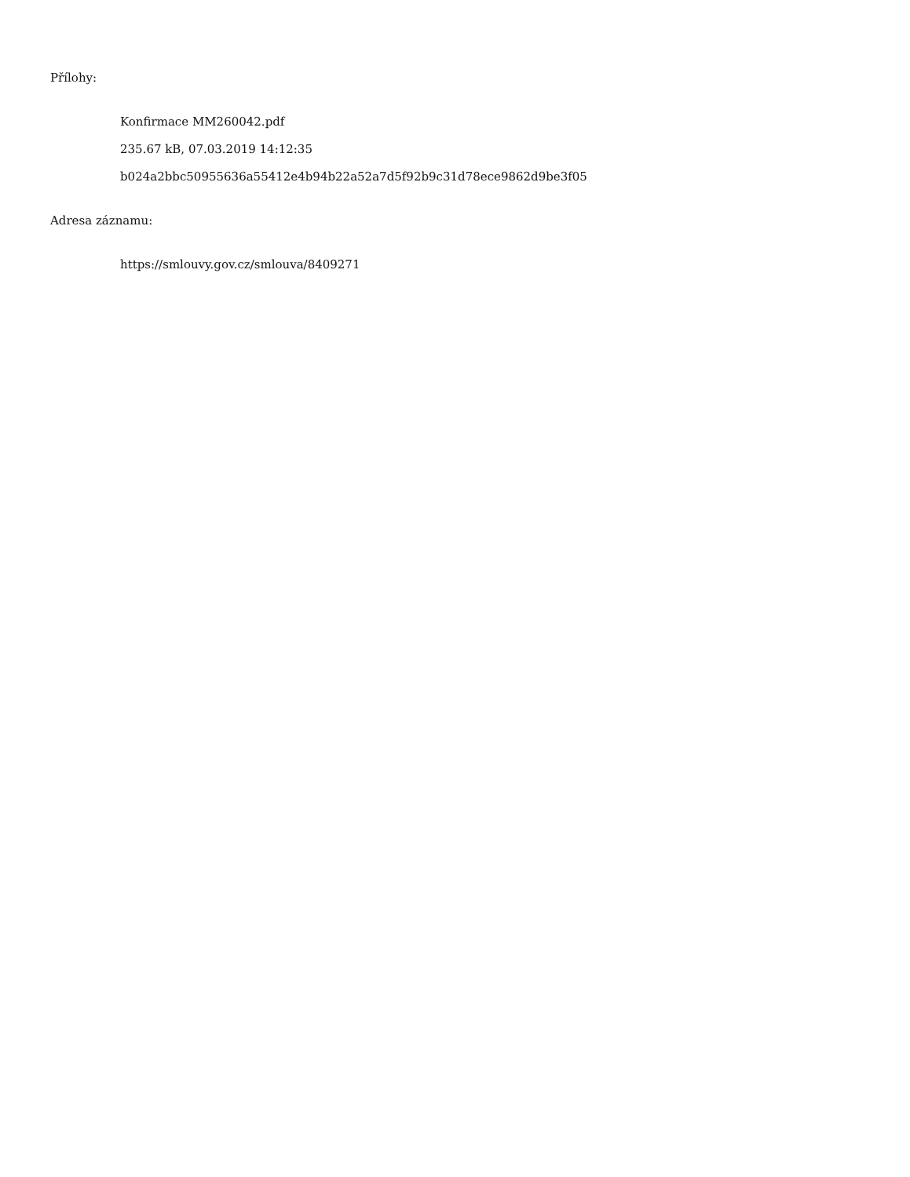Přílohy:
Konfirmace MM260042.pdf
235.67 kB, 07.03.2019 14:12:35
b024a2bbc50955636a55412e4b94b22a52a7d5f92b9c31d78ece9862d9be3f05
Adresa záznamu:
https://smlouvy.gov.cz/smlouva/8409271